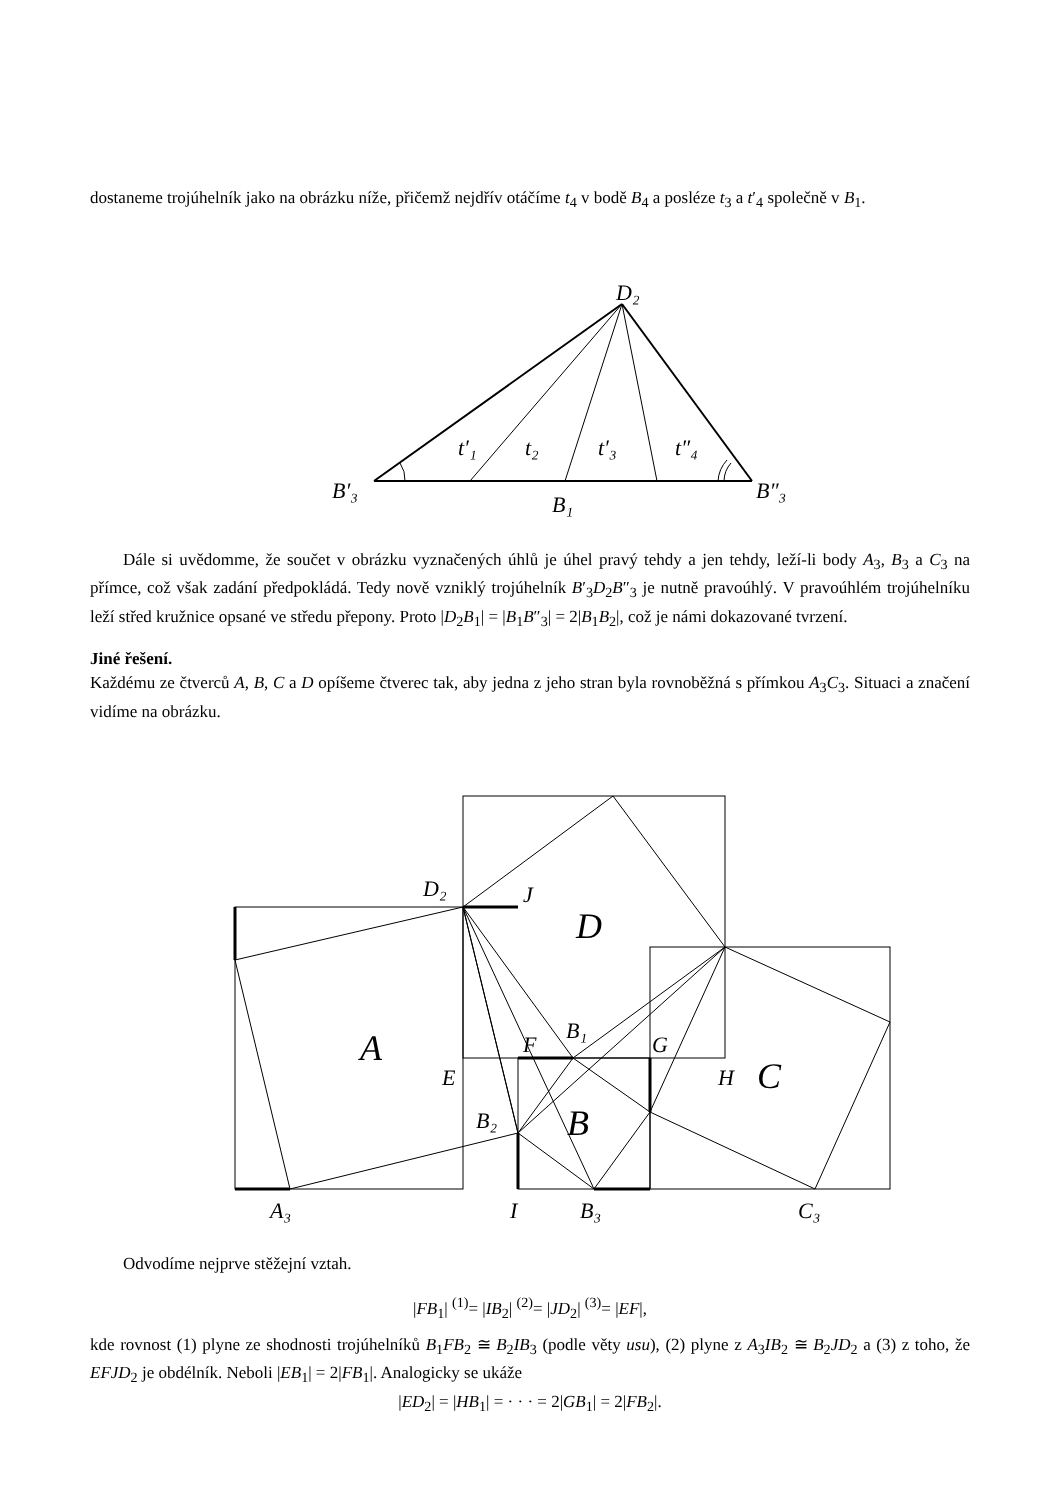dostaneme trojúhelník jako na obrázku níže, přičemž nejdřív otáčíme t<sub>4</sub> v bodě B<sub>4</sub> a posléze t<sub>3</sub> a t′<sub>4</sub> společně v B<sub>1</sub>.
D₂
t′₁
t₂
t′₃
t″₄
B′₃
B₁
B″₃
Dále si uvědomme, že součet v obrázku vyznačených úhlů je úhel pravý tehdy a jen tehdy, leží-li body A<sub>3</sub>, B<sub>3</sub> a C<sub>3</sub> na přímce, což však zadání předpokládá. Tedy nově vzniklý trojúhelník B′<sub>3</sub>D<sub>2</sub>B″<sub>3</sub> je nutně pravoúhlý. V pravoúhlém trojúhelníku leží střed kružnice opsané ve středu přepony. Proto |D<sub>2</sub>B<sub>1</sub>| = |B<sub>1</sub>B″<sub>3</sub>| = 2|B<sub>1</sub>B<sub>2</sub>|, což je námi dokazované tvrzení.
Jiné řešení.
Každému ze čtverců A, B, C a D opíšeme čtverec tak, aby jedna z jeho stran byla rovnoběžná s přímkou A<sub>3</sub>C<sub>3</sub>. Situaci a značení vidíme na obrázku.
D₂
J
D
A
E
F
B₁
G
H
C
B₂
B
A₃
I
B₃
C₃
Odvodíme nejprve stěžejní vztah.
|FB<sub>1</sub>| <sup>(1)</sup>= |IB<sub>2</sub>| <sup>(2)</sup>= |JD<sub>2</sub>| <sup>(3)</sup>= |EF|,
kde rovnost (1) plyne ze shodnosti trojúhelníků B<sub>1</sub>FB<sub>2</sub> ≅ B<sub>2</sub>IB<sub>3</sub> (podle věty usu), (2) plyne z A<sub>3</sub>IB<sub>2</sub> ≅ B<sub>2</sub>JD<sub>2</sub> a (3) z toho, že EFJD<sub>2</sub> je obdélník. Neboli |EB<sub>1</sub>| = 2|FB<sub>1</sub>|. Analogicky se ukáže
|ED<sub>2</sub>| = |HB<sub>1</sub>| = · · · = 2|GB<sub>1</sub>| = 2|FB<sub>2</sub>|.